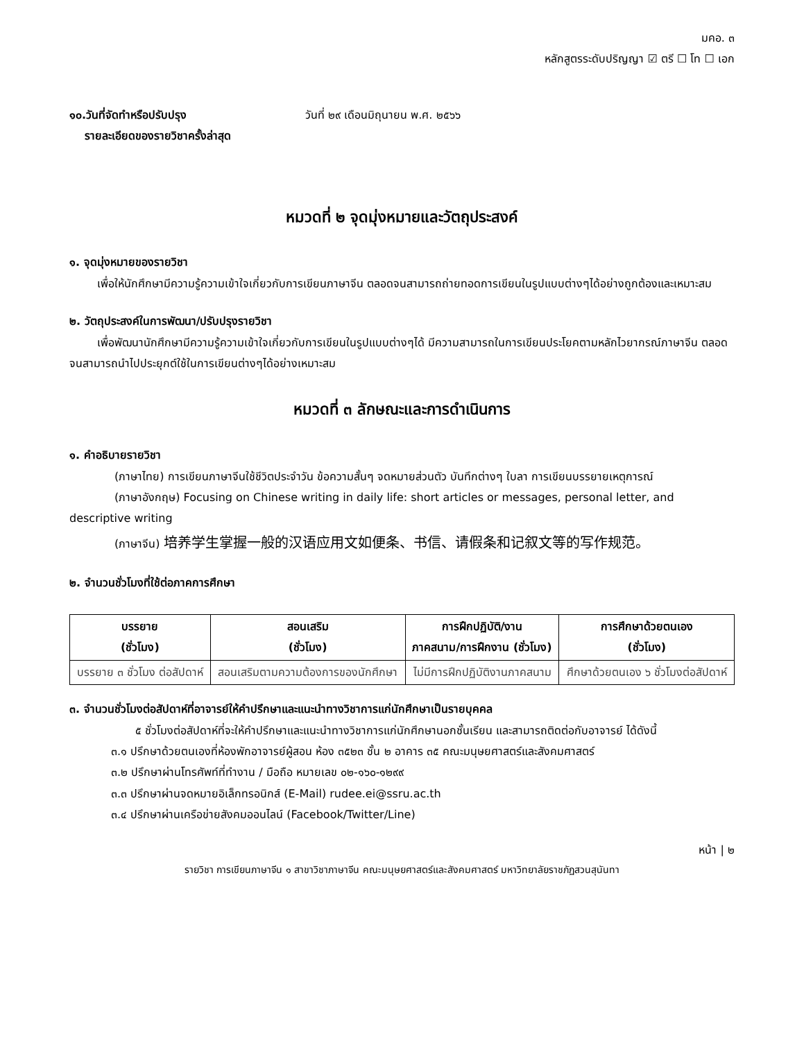มคอ. ๓
หลักสูตรระดับปริญญา ☑ ตรี ☐ โท ☐ เอก
๑๐.วันที่จัดทำหรือปรับปรุง
รายละเอียดของรายวิชาครั้งล่าสุด
วันที่ ๒๙ เดือนมิถุนายน พ.ศ. ๒๕๖๖
หมวดที่ ๒ จุดมุ่งหมายและวัตถุประสงค์
๑. จุดมุ่งหมายของรายวิชา
เพื่อให้นักศึกษามีความรู้ความเข้าใจเกี่ยวกับการเขียนภาษาจีน ตลอดจนสามารถถ่ายทอดการเขียนในรูปแบบต่างๆได้อย่างถูกต้องและเหมาะสม
๒. วัตถุประสงค์ในการพัฒนา/ปรับปรุงรายวิชา
เพื่อพัฒนานักศึกษามีความรู้ความเข้าใจเกี่ยวกับการเขียนในรูปแบบต่างๆได้ มีความสามารถในการเขียนประโยคตามหลักไวยากรณ์ภาษาจีน ตลอดจนสามารถนำไปประยุกต์ใช้ในการเขียนต่างๆได้อย่างเหมาะสม
หมวดที่ ๓ ลักษณะและการดำเนินการ
๑. คำอธิบายรายวิชา
(ภาษาไทย) การเขียนภาษาจีนใช้ชีวิตประจำวัน ข้อความสั้นๆ จดหมายส่วนตัว บันทึกต่างๆ ใบลา การเขียนบรรยายเหตุการณ์
(ภาษาอังกฤษ) Focusing on Chinese writing in daily life: short articles or messages, personal letter, and descriptive writing
(ภาษาจีน) 培养学生掌握一般的汉语应用文如便条、书信、请假条和记叙文等的写作规范。
๒. จำนวนชั่วโมงที่ใช้ต่อภาคการศึกษา
| บรรยาย (ชั่วโมง) | สอนเสริม (ชั่วโมง) | การฝึกปฏิบัติ/งาน ภาคสนาม/การฝึกงาน (ชั่วโมง) | การศึกษาด้วยตนเอง (ชั่วโมง) |
| --- | --- | --- | --- |
| บรรยาย ๓ ชั่วโมง ต่อสัปดาห์ | สอนเสริมตามความต้องการของนักศึกษา | ไม่มีการฝึกปฏิบัติงานภาคสนาม | ศึกษาด้วยตนเอง ๖ ชั่วโมงต่อสัปดาห์ |
๓. จำนวนชั่วโมงต่อสัปดาห์ที่อาจารย์ให้คำปรึกษาและแนะนำทางวิชาการแก่นักศึกษาเป็นรายบุคคล
๕ ชั่วโมงต่อสัปดาห์ที่จะให้คำปรึกษาและแนะนำทางวิชาการแก่นักศึกษานอกชั้นเรียน และสามารถติดต่อกับอาจารย์ ได้ดังนี้
๓.๑ ปรึกษาด้วยตนเองที่ห้องพักอาจารย์ผู้สอน ห้อง ๓๕๒๓ ชั้น ๒ อาคาร ๓๕ คณะมนุษยศาสตร์และสังคมศาสตร์
๓.๒ ปรึกษาผ่านโทรศัพท์ที่ทำงาน / มือถือ หมายเลข ๐๒-๑๖๐-๑๒๙๙
๓.๓ ปรึกษาผ่านจดหมายอิเล็กทรอนิกส์ (E-Mail) rudee.ei@ssru.ac.th
๓.๔ ปรึกษาผ่านเครือข่ายสังคมออนไลน์ (Facebook/Twitter/Line)
หน้า | ๒
รายวิชา การเขียนภาษาจีน ๑ สาขาวิชาภาษาจีน คณะมนุษยศาสตร์และสังคมศาสตร์ มหาวิทยาลัยราชภัฏสวนสุนันทา